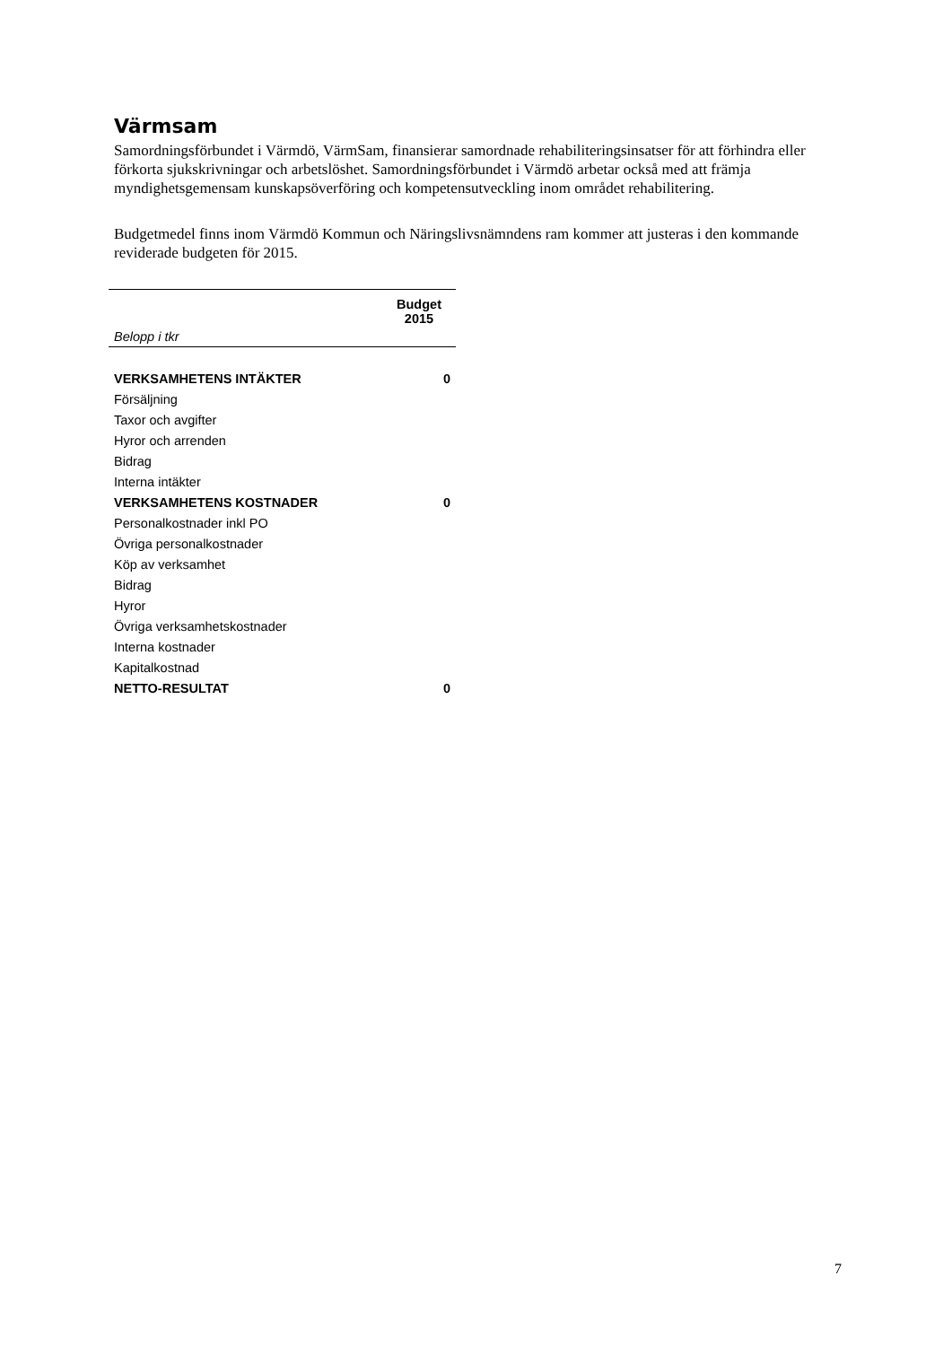Värmsam
Samordningsförbundet i Värmdö, VärmSam, finansierar samordnade rehabiliteringsinsatser för att förhindra eller förkorta sjukskrivningar och arbetslöshet. Samordningsförbundet i Värmdö arbetar också med att främja myndighetsgemensam kunskapsöverföring och kompetensutveckling inom området rehabilitering.
Budgetmedel finns inom Värmdö Kommun och Näringslivsnämndens ram kommer att justeras i den kommande reviderade budgeten för 2015.
| | Budget 2015 |
| --- | --- |
| Belopp i tkr | |
| VERKSAMHETENS INTÄKTER | 0 |
| Försäljning | |
| Taxor och avgifter | |
| Hyror och arrenden | |
| Bidrag | |
| Interna intäkter | |
| VERKSAMHETENS KOSTNADER | 0 |
| Personalkostnader inkl PO | |
| Övriga personalkostnader | |
| Köp av verksamhet | |
| Bidrag | |
| Hyror | |
| Övriga verksamhetskostnader | |
| Interna kostnader | |
| Kapitalkostnad | |
| NETTO-RESULTAT | 0 |
7